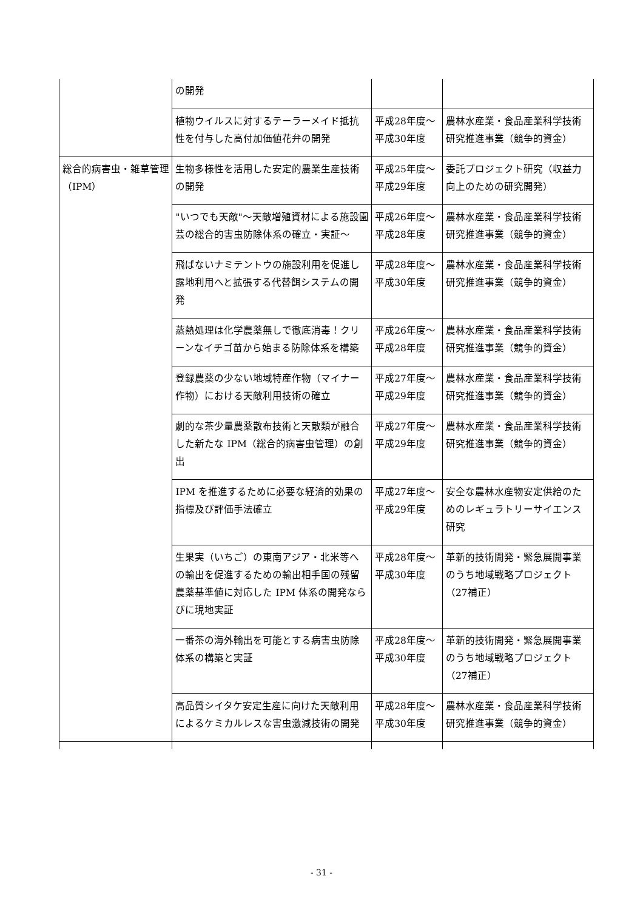| | の開発 | | |
| | 植物ウイルスに対するテーラーメイド抵抗性を付与した高付加価値花弁の開発 | 平成28年度〜平成30年度 | 農林水産業・食品産業科学技術研究推進事業（競争的資金） |
| 総合的病害虫・雑草管理（IPM） | 生物多様性を活用した安定的農業生産技術の開発 | 平成25年度〜平成29年度 | 委託プロジェクト研究（収益力向上のための研究開発） |
| | "いつでも天敵"〜天敵増殖資材による施設園芸の総合的害虫防除体系の確立・実証〜 | 平成26年度〜平成28年度 | 農林水産業・食品産業科学技術研究推進事業（競争的資金） |
| | 飛ばないナミテントウの施設利用を促進し露地利用へと拡張する代替餌システムの開発 | 平成28年度〜平成30年度 | 農林水産業・食品産業科学技術研究推進事業（競争的資金） |
| | 蒸熱処理は化学農薬無しで徹底消毒！クリーンなイチゴ苗から始まる防除体系を構築 | 平成26年度〜平成28年度 | 農林水産業・食品産業科学技術研究推進事業（競争的資金） |
| | 登録農薬の少ない地域特産作物（マイナー作物）における天敵利用技術の確立 | 平成27年度〜平成29年度 | 農林水産業・食品産業科学技術研究推進事業（競争的資金） |
| | 劇的な茶少量農薬散布技術と天敵類が融合した新たな IPM（総合的病害虫管理）の創出 | 平成27年度〜平成29年度 | 農林水産業・食品産業科学技術研究推進事業（競争的資金） |
| | IPM を推進するために必要な経済的効果の指標及び評価手法確立 | 平成27年度〜平成29年度 | 安全な農林水産物安定供給のためのレギュラトリーサイエンス研究 |
| | 生果実（いちご）の東南アジア・北米等への輸出を促進するための輸出相手国の残留農薬基準値に対応した IPM 体系の開発ならびに現地実証 | 平成28年度〜平成30年度 | 革新的技術開発・緊急展開事業のうち地域戦略プロジェクト（27補正） |
| | 一番茶の海外輸出を可能とする病害虫防除体系の構築と実証 | 平成28年度〜平成30年度 | 革新的技術開発・緊急展開事業のうち地域戦略プロジェクト（27補正） |
| | 高品質シイタケ安定生産に向けた天敵利用によるケミカルレスな害虫激減技術の開発 | 平成28年度〜平成30年度 | 農林水産業・食品産業科学技術研究推進事業（競争的資金） |
- 31 -